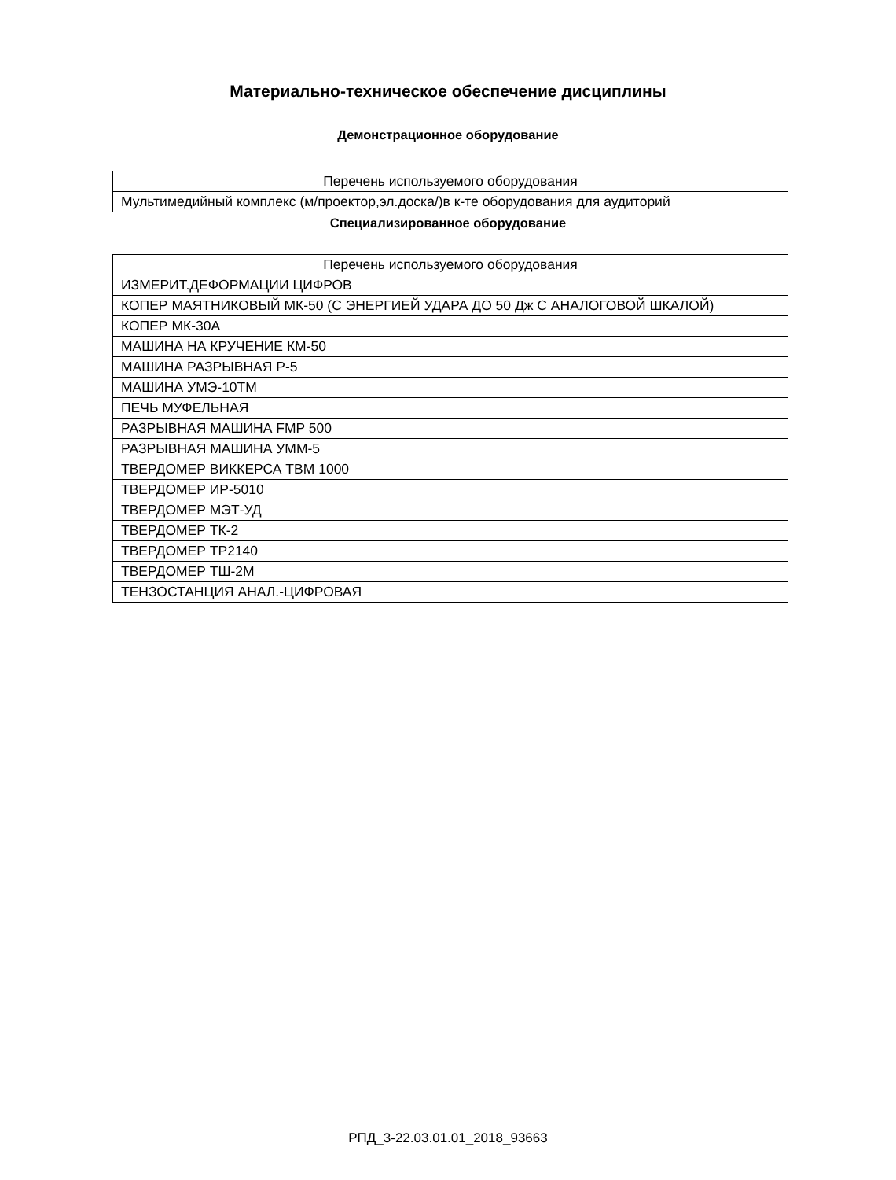Материально-техническое обеспечение дисциплины
Демонстрационное оборудование
| Перечень используемого оборудования |
| Мультимедийный комплекс (м/проектор,эл.доска/)в к-те оборудования для аудиторий |
Специализированное оборудование
| Перечень используемого оборудования |
| ИЗМЕРИТ.ДЕФОРМАЦИИ ЦИФРОВ |
| КОПЕР МАЯТНИКОВЫЙ МК-50 (С ЭНЕРГИЕЙ УДАРА ДО 50 Дж С АНАЛОГОВОЙ ШКАЛОЙ) |
| КОПЕР МК-30А |
| МАШИНА НА КРУЧЕНИЕ КМ-50 |
| МАШИНА РАЗРЫВНАЯ Р-5 |
| МАШИНА УМЭ-10ТМ |
| ПЕЧЬ МУФЕЛЬНАЯ |
| РАЗРЫВНАЯ МАШИНА FMP 500 |
| РАЗРЫВНАЯ МАШИНА УММ-5 |
| ТВЕРДОМЕР ВИККЕРСА ТВМ 1000 |
| ТВЕРДОМЕР ИР-5010 |
| ТВЕРДОМЕР МЭТ-УД |
| ТВЕРДОМЕР ТК-2 |
| ТВЕРДОМЕР ТР2140 |
| ТВЕРДОМЕР ТШ-2М |
| ТЕНЗОСТАНЦИЯ АНАЛ.-ЦИФРОВАЯ |
РПД_3-22.03.01.01_2018_93663